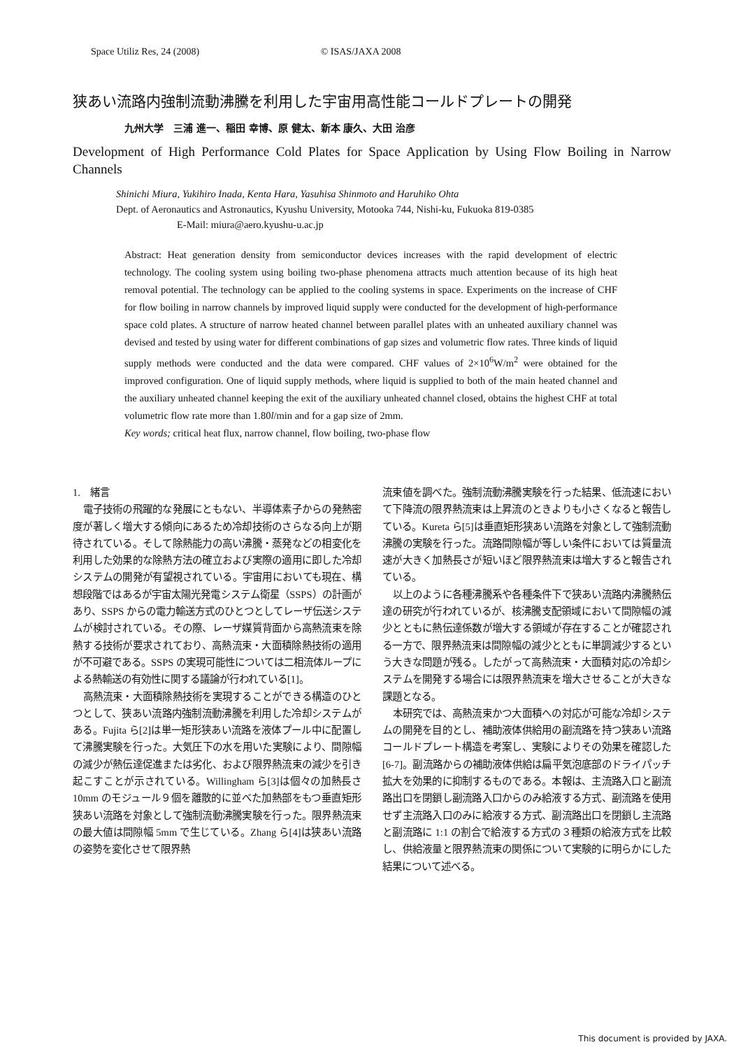Space Utiliz Res, 24 (2008) © ISAS/JAXA 2008
狭あい流路内強制流動沸騰を利用した宇宙用高性能コールドプレートの開発
九州大学　三浦 進一、稲田 幸博、原 健太、新本 康久、大田 治彦
Development of High Performance Cold Plates for Space Application by Using Flow Boiling in Narrow Channels
Shinichi Miura, Yukihiro Inada, Kenta Hara, Yasuhisa Shinmoto and Haruhiko Ohta
Dept. of Aeronautics and Astronautics, Kyushu University, Motooka 744, Nishi-ku, Fukuoka 819-0385
E-Mail: miura@aero.kyushu-u.ac.jp
Abstract: Heat generation density from semiconductor devices increases with the rapid development of electric technology. The cooling system using boiling two-phase phenomena attracts much attention because of its high heat removal potential. The technology can be applied to the cooling systems in space. Experiments on the increase of CHF for flow boiling in narrow channels by improved liquid supply were conducted for the development of high-performance space cold plates. A structure of narrow heated channel between parallel plates with an unheated auxiliary channel was devised and tested by using water for different combinations of gap sizes and volumetric flow rates. Three kinds of liquid supply methods were conducted and the data were compared. CHF values of 2×10<sup>6</sup>W/m<sup>2</sup> were obtained for the improved configuration. One of liquid supply methods, where liquid is supplied to both of the main heated channel and the auxiliary unheated channel keeping the exit of the auxiliary unheated channel closed, obtains the highest CHF at total volumetric flow rate more than 1.80l/min and for a gap size of 2mm.
Key words; critical heat flux, narrow channel, flow boiling, two-phase flow
1.　緒言
電子技術の飛躍的な発展にともない、半導体素子からの発熱密度が著しく増大する傾向にあるため冷却技術のさらなる向上が期待されている。そして除熱能力の高い沸騰・蒸発などの相変化を利用した効果的な除熱方法の確立および実際の適用に即した冷却システムの開発が有望視されている。宇宙用においても現在、構想段階ではあるが宇宙太陽光発電システム衛星（SSPS）の計画があり、SSPS からの電力輸送方式のひとつとしてレーザ伝送システムが検討されている。その際、レーザ媒質背面から高熱流束を除熱する技術が要求されており、高熱流束・大面積除熱技術の適用が不可避である。SSPS の実現可能性については二相流体ループによる熱輸送の有効性に関する議論が行われている[1]。
高熱流束・大面積除熱技術を実現することができる構造のひとつとして、狭あい流路内強制流動沸騰を利用した冷却システムがある。Fujita ら[2]は単一矩形狭あい流路を液体プール中に配置して沸騰実験を行った。大気圧下の水を用いた実験により、間隙幅の減少が熱伝達促進または劣化、および限界熱流束の減少を引き起こすことが示されている。Willingham ら[3]は個々の加熱長さ 10mm のモジュール９個を離散的に並べた加熱部をもつ垂直矩形狭あい流路を対象として強制流動沸騰実験を行った。限界熱流束の最大値は間隙幅 5mm で生じている。Zhang ら[4]は狭あい流路の姿勢を変化させて限界熱
流束値を調べた。強制流動沸騰実験を行った結果、低流速において下降流の限界熱流束は上昇流のときよりも小さくなると報告している。Kureta ら[5]は垂直矩形狭あい流路を対象として強制流動沸騰の実験を行った。流路間隙幅が等しい条件においては質量流速が大きく加熱長さが短いほど限界熱流束は増大すると報告されている。
以上のように各種沸騰系や各種条件下で狭あい流路内沸騰熱伝達の研究が行われているが、核沸騰支配領域において間隙幅の減少とともに熱伝達係数が増大する領域が存在することが確認される一方で、限界熱流束は間隙幅の減少とともに単調減少するという大きな問題が残る。したがって高熱流束・大面積対応の冷却システムを開発する場合には限界熱流束を増大させることが大きな課題となる。
本研究では、高熱流束かつ大面積への対応が可能な冷却システムの開発を目的とし、補助液体供給用の副流路を持つ狭あい流路コールドプレート構造を考案し、実験によりその効果を確認した[6-7]。副流路からの補助液体供給は扁平気泡底部のドライパッチ拡大を効果的に抑制するものである。本報は、主流路入口と副流路出口を閉鎖し副流路入口からのみ給液する方式、副流路を使用せず主流路入口のみに給液する方式、副流路出口を閉鎖し主流路と副流路に 1:1 の割合で給液する方式の３種類の給液方式を比較し、供給液量と限界熱流束の関係について実験的に明らかにした結果について述べる。
This document is provided by JAXA.